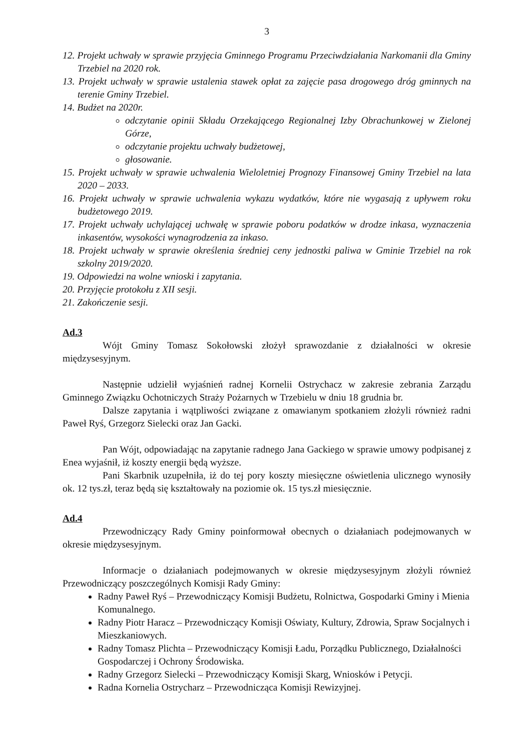3
12. Projekt uchwały w sprawie przyjęcia Gminnego Programu Przeciwdziałania Narkomanii dla Gminy Trzebiel na 2020 rok.
13. Projekt uchwały w sprawie ustalenia stawek opłat za zajęcie pasa drogowego dróg gminnych na terenie Gminy Trzebiel.
14. Budżet na 2020r.
odczytanie opinii Składu Orzekającego Regionalnej Izby Obrachunkowej w Zielonej Górze,
odczytanie projektu uchwały budżetowej,
głosowanie.
15. Projekt uchwały w sprawie uchwalenia Wieloletniej Prognozy Finansowej Gminy Trzebiel na lata 2020 – 2033.
16. Projekt uchwały w sprawie uchwalenia wykazu wydatków, które nie wygasają z upływem roku budżetowego 2019.
17. Projekt uchwały uchylającej uchwałę w sprawie poboru podatków w drodze inkasa, wyznaczenia inkasentów, wysokości wynagrodzenia za inkaso.
18. Projekt uchwały w sprawie określenia średniej ceny jednostki paliwa w Gminie Trzebiel na rok szkolny 2019/2020.
19. Odpowiedzi na wolne wnioski i zapytania.
20. Przyjęcie protokołu z XII sesji.
21. Zakończenie sesji.
Ad.3
Wójt Gminy Tomasz Sokołowski złożył sprawozdanie z działalności w okresie międzysesyjnym.
Następnie udzielił wyjaśnień radnej Kornelii Ostrychacz w zakresie zebrania Zarządu Gminnego Związku Ochotniczych Straży Pożarnych w Trzebielu w dniu 18 grudnia br.
Dalsze zapytania i wątpliwości związane z omawianym spotkaniem złożyli również radni Paweł Ryś, Grzegorz Sielecki oraz Jan Gacki.
Pan Wójt, odpowiadając na zapytanie radnego Jana Gackiego w sprawie umowy podpisanej z Enea wyjaśnił, iż koszty energii będą wyższe.
Pani Skarbnik uzupełniła, iż do tej pory koszty miesięczne oświetlenia ulicznego wynosiły ok. 12 tys.zł, teraz będą się kształtowały na poziomie ok. 15 tys.zł miesięcznie.
Ad.4
Przewodniczący Rady Gminy poinformował obecnych o działaniach podejmowanych w okresie międzysesyjnym.
Informacje o działaniach podejmowanych w okresie międzysesyjnym złożyli również Przewodniczący poszczególnych Komisji Rady Gminy:
Radny Paweł Ryś – Przewodniczący Komisji Budżetu, Rolnictwa, Gospodarki Gminy i Mienia Komunalnego.
Radny Piotr Haracz – Przewodniczący Komisji Oświaty, Kultury, Zdrowia, Spraw Socjalnych i Mieszkaniowych.
Radny Tomasz Plichta – Przewodniczący Komisji Ładu, Porządku Publicznego, Działalności Gospodarczej i Ochrony Środowiska.
Radny Grzegorz Sielecki – Przewodniczący Komisji Skarg, Wniosków i Petycji.
Radna Kornelia Ostrycharz – Przewodnicząca Komisji Rewizyjnej.